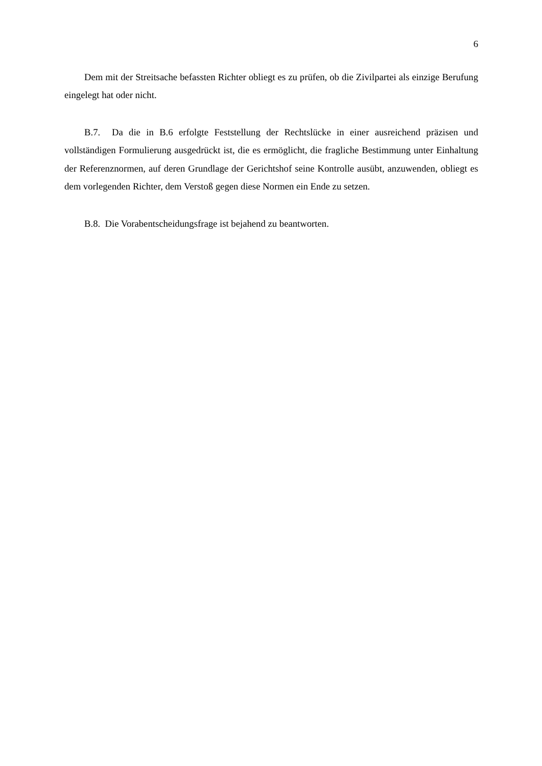6
Dem mit der Streitsache befassten Richter obliegt es zu prüfen, ob die Zivilpartei als einzige Berufung eingelegt hat oder nicht.
B.7. Da die in B.6 erfolgte Feststellung der Rechtslücke in einer ausreichend präzisen und vollständigen Formulierung ausgedrückt ist, die es ermöglicht, die fragliche Bestimmung unter Einhaltung der Referenznormen, auf deren Grundlage der Gerichtshof seine Kontrolle ausübt, anzuwenden, obliegt es dem vorlegenden Richter, dem Verstoß gegen diese Normen ein Ende zu setzen.
B.8. Die Vorabentscheidungsfrage ist bejahend zu beantworten.